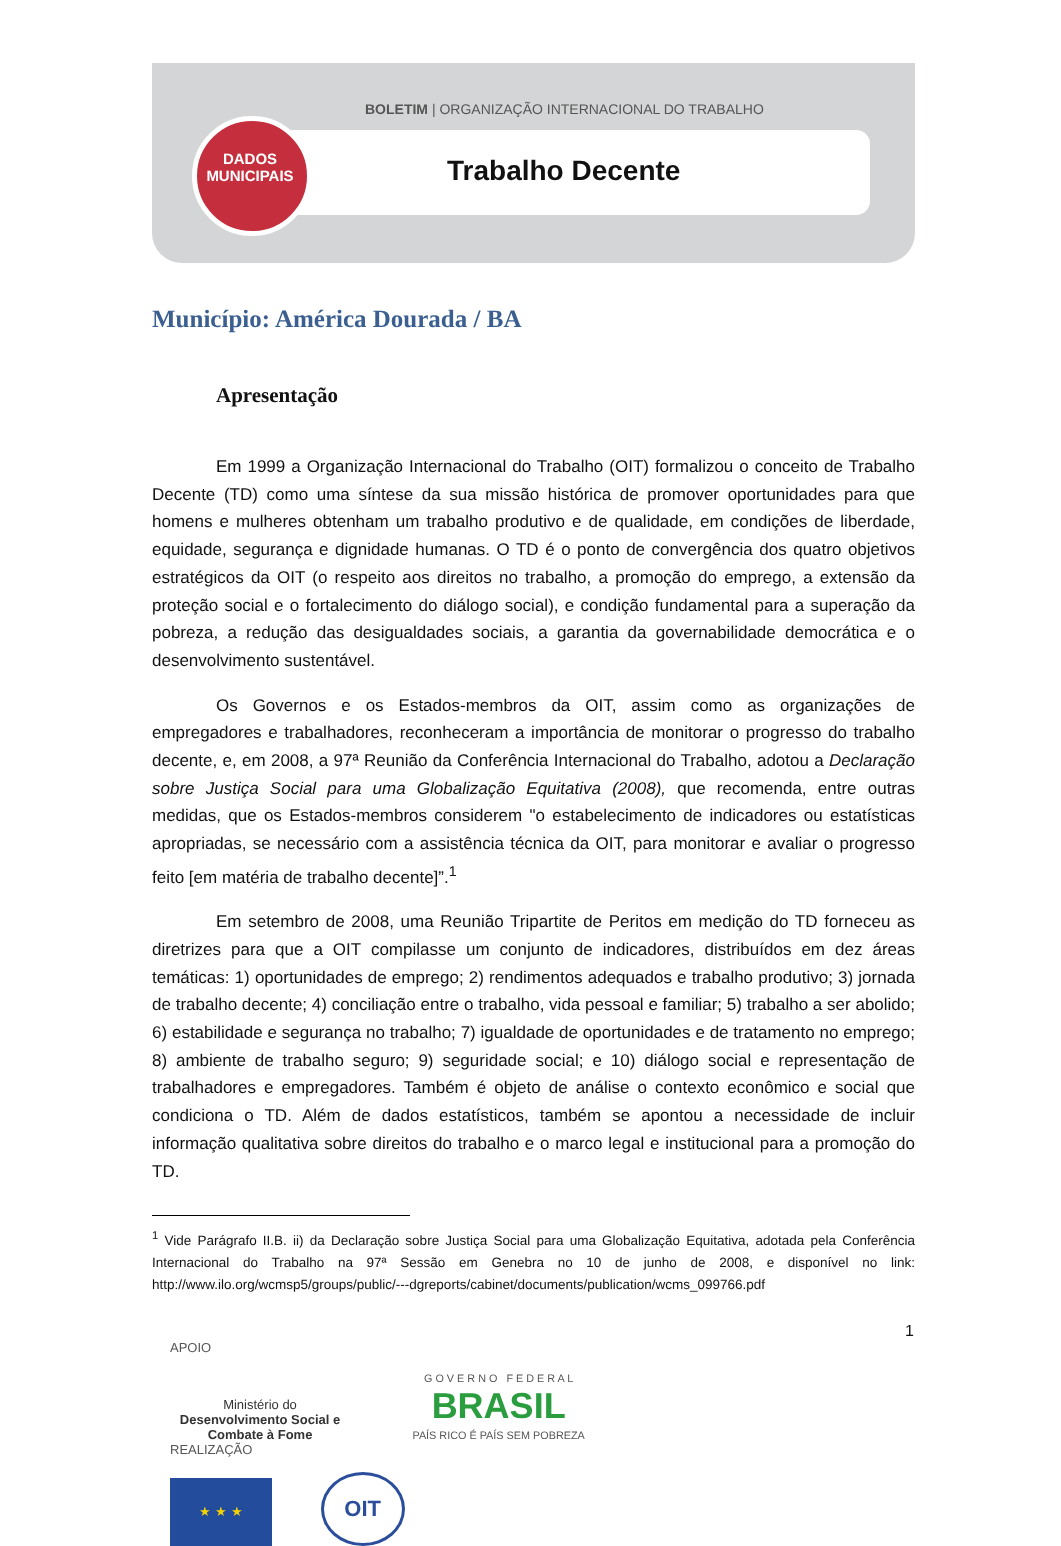BOLETIM | ORGANIZAÇÃO INTERNACIONAL DO TRABALHO
DADOS MUNICIPAIS
Trabalho Decente
Município: América Dourada / BA
Apresentação
Em 1999 a Organização Internacional do Trabalho (OIT) formalizou o conceito de Trabalho Decente (TD) como uma síntese da sua missão histórica de promover oportunidades para que homens e mulheres obtenham um trabalho produtivo e de qualidade, em condições de liberdade, equidade, segurança e dignidade humanas. O TD é o ponto de convergência dos quatro objetivos estratégicos da OIT (o respeito aos direitos no trabalho, a promoção do emprego, a extensão da proteção social e o fortalecimento do diálogo social), e condição fundamental para a superação da pobreza, a redução das desigualdades sociais, a garantia da governabilidade democrática e o desenvolvimento sustentável.
Os Governos e os Estados-membros da OIT, assim como as organizações de empregadores e trabalhadores, reconheceram a importância de monitorar o progresso do trabalho decente, e, em 2008, a 97ª Reunião da Conferência Internacional do Trabalho, adotou a Declaração sobre Justiça Social para uma Globalização Equitativa (2008), que recomenda, entre outras medidas, que os Estados-membros considerem "o estabelecimento de indicadores ou estatísticas apropriadas, se necessário com a assistência técnica da OIT, para monitorar e avaliar o progresso feito [em matéria de trabalho decente]”.<sup>1</sup>
Em setembro de 2008, uma Reunião Tripartite de Peritos em medição do TD forneceu as diretrizes para que a OIT compilasse um conjunto de indicadores, distribuídos em dez áreas temáticas: 1) oportunidades de emprego; 2) rendimentos adequados e trabalho produtivo; 3) jornada de trabalho decente; 4) conciliação entre o trabalho, vida pessoal e familiar; 5) trabalho a ser abolido; 6) estabilidade e segurança no trabalho; 7) igualdade de oportunidades e de tratamento no emprego; 8) ambiente de trabalho seguro; 9) seguridade social; e 10) diálogo social e representação de trabalhadores e empregadores. Também é objeto de análise o contexto econômico e social que condiciona o TD. Além de dados estatísticos, também se apontou a necessidade de incluir informação qualitativa sobre direitos do trabalho e o marco legal e institucional para a promoção do TD.
<sup>1</sup> Vide Parágrafo II.B. ii) da Declaração sobre Justiça Social para uma Globalização Equitativa, adotada pela Conferência Internacional do Trabalho na 97ª Sessão em Genebra no 10 de junho de 2008, e disponível no link: http://www.ilo.org/wcmsp5/groups/public/---dgreports/cabinet/documents/publication/wcms_099766.pdf
1
APOIO
Ministério do
Desenvolvimento Social e Combate à Fome G O V E R N O F E D E R A L
BRASIL
PAÍS RICO É PAÍS SEM POBREZA
REALIZAÇÃO
★ ★ ★ OIT